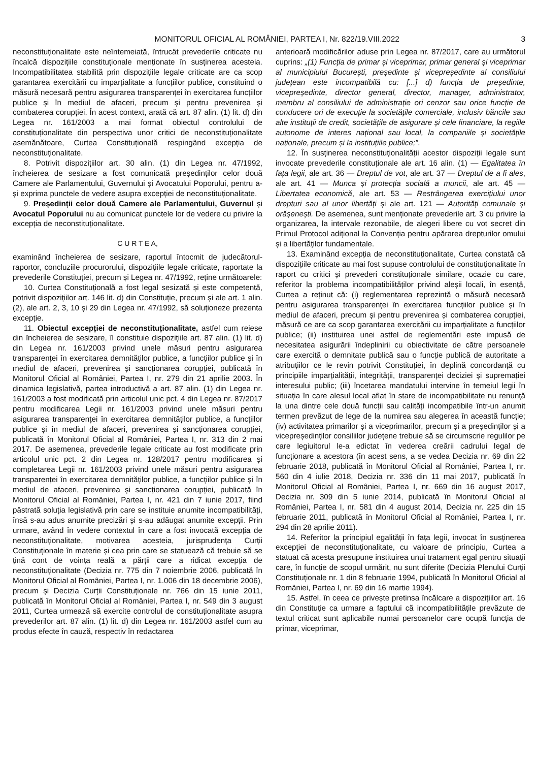MONITORUL OFICIAL AL ROMÂNIEI, PARTEA I, Nr. 822/19.VIII.2022 3
neconstituționalitate este neîntemeiată, întrucât prevederile criticate nu încalcă dispozițiile constituționale menționate în susținerea acesteia. Incompatibilitatea stabilită prin dispozițiile legale criticate are ca scop garantarea exercitării cu imparțialitate a funcțiilor publice, constituind o măsură necesară pentru asigurarea transparenței în exercitarea funcțiilor publice și în mediul de afaceri, precum și pentru prevenirea și combaterea corupției. În acest context, arată că art. 87 alin. (1) lit. d) din Legea nr. 161/2003 a mai format obiectul controlului de constituționalitate din perspectiva unor critici de neconstituționalitate asemănătoare, Curtea Constituțională respingând excepția de neconstituționalitate.
8. Potrivit dispozițiilor art. 30 alin. (1) din Legea nr. 47/1992, încheierea de sesizare a fost comunicată președinților celor două Camere ale Parlamentului, Guvernului și Avocatului Poporului, pentru a-și exprima punctele de vedere asupra excepției de neconstituționalitate.
9. Președinții celor două Camere ale Parlamentului, Guvernul și Avocatul Poporului nu au comunicat punctele lor de vedere cu privire la excepția de neconstituționalitate.
C U R T E A,
examinând încheierea de sesizare, raportul întocmit de judecătorul-raportor, concluziile procurorului, dispozițiile legale criticate, raportate la prevederile Constituției, precum și Legea nr. 47/1992, reține următoarele:
10. Curtea Constituțională a fost legal sesizată și este competentă, potrivit dispozițiilor art. 146 lit. d) din Constituție, precum și ale art. 1 alin. (2), ale art. 2, 3, 10 și 29 din Legea nr. 47/1992, să soluționeze prezenta excepție.
11. Obiectul excepției de neconstituționalitate, astfel cum reiese din încheierea de sesizare, îl constituie dispozițiile art. 87 alin. (1) lit. d) din Legea nr. 161/2003 privind unele măsuri pentru asigurarea transparenței în exercitarea demnităților publice, a funcțiilor publice și în mediul de afaceri, prevenirea și sancționarea corupției, publicată în Monitorul Oficial al României, Partea I, nr. 279 din 21 aprilie 2003. În dinamica legislativă, partea introductivă a art. 87 alin. (1) din Legea nr. 161/2003 a fost modificată prin articolul unic pct. 4 din Legea nr. 87/2017 pentru modificarea Legii nr. 161/2003 privind unele măsuri pentru asigurarea transparenței în exercitarea demnităților publice, a funcțiilor publice și în mediul de afaceri, prevenirea și sancționarea corupției, publicată în Monitorul Oficial al României, Partea I, nr. 313 din 2 mai 2017. De asemenea, prevederile legale criticate au fost modificate prin articolul unic pct. 2 din Legea nr. 128/2017 pentru modificarea și completarea Legii nr. 161/2003 privind unele măsuri pentru asigurarea transparenței în exercitarea demnităților publice, a funcțiilor publice și în mediul de afaceri, prevenirea și sancționarea corupției, publicată în Monitorul Oficial al României, Partea I, nr. 421 din 7 iunie 2017, fiind păstrată soluția legislativă prin care se instituie anumite incompatibilități, însă s-au adus anumite precizări și s-au adăugat anumite excepții. Prin urmare, având în vedere contextul în care a fost invocată excepția de neconstituționalitate, motivarea acesteia, jurisprudența Curții Constituționale în materie și cea prin care se statuează că trebuie să se țină cont de voința reală a părții care a ridicat excepția de neconstituționalitate (Decizia nr. 775 din 7 noiembrie 2006, publicată în Monitorul Oficial al României, Partea I, nr. 1.006 din 18 decembrie 2006), precum și Decizia Curții Constituționale nr. 766 din 15 iunie 2011, publicată în Monitorul Oficial al României, Partea I, nr. 549 din 3 august 2011, Curtea urmează să exercite controlul de constituționalitate asupra prevederilor art. 87 alin. (1) lit. d) din Legea nr. 161/2003 astfel cum au produs efecte în cauză, respectiv în redactarea
anterioară modificărilor aduse prin Legea nr. 87/2017, care au următorul cuprins: „(1) Funcția de primar și viceprimar, primar general și viceprimar al municipiului București, președinte și vicepreședinte al consiliului județean este incompatibilă cu: [...] d) funcția de președinte, vicepreședinte, director general, director, manager, administrator, membru al consiliului de administrație ori cenzor sau orice funcție de conducere ori de execuție la societățile comerciale, inclusiv băncile sau alte instituții de credit, societățile de asigurare și cele financiare, la regiile autonome de interes național sau local, la companiile și societățile naționale, precum și la instituțiile publice;”.
12. În susținerea neconstituționalității acestor dispoziții legale sunt invocate prevederile constituționale ale art. 16 alin. (1) — Egalitatea în fața legii, ale art. 36 — Dreptul de vot, ale art. 37 — Dreptul de a fi ales, ale art. 41 — Munca și protecția socială a muncii, ale art. 45 — Libertatea economică, ale art. 53 — Restrângerea exercițiului unor drepturi sau al unor libertăți și ale art. 121 — Autorități comunale și orășenești. De asemenea, sunt menționate prevederile art. 3 cu privire la organizarea, la intervale rezonabile, de alegeri libere cu vot secret din Primul Protocol adițional la Convenția pentru apărarea drepturilor omului și a libertăților fundamentale.
13. Examinând excepția de neconstituționalitate, Curtea constată că dispozițiile criticate au mai fost supuse controlului de constituționalitate în raport cu critici și prevederi constituționale similare, ocazie cu care, referitor la problema incompatibilităților privind aleșii locali, în esență, Curtea a reținut că: (i) reglementarea reprezintă o măsură necesară pentru asigurarea transparenței în exercitarea funcțiilor publice și în mediul de afaceri, precum și pentru prevenirea și combaterea corupției, măsură ce are ca scop garantarea exercitării cu imparțialitate a funcțiilor publice; (ii) instituirea unei astfel de reglementări este impusă de necesitatea asigurării îndeplinirii cu obiectivitate de către persoanele care exercită o demnitate publică sau o funcție publică de autoritate a atribuțiilor ce le revin potrivit Constituției, în deplină concordanță cu principiile imparțialității, integrității, transparenței deciziei și supremației interesului public; (iii) încetarea mandatului intervine în temeiul legii în situația în care alesul local aflat în stare de incompatibilitate nu renunță la una dintre cele două funcții sau calități incompatibile într-un anumit termen prevăzut de lege de la numirea sau alegerea în această funcție; (iv) activitatea primarilor și a viceprimarilor, precum și a președinților și a vicepreședinților consiliilor județene trebuie să se circumscrie regulilor pe care legiuitorul le-a edictat în vederea creării cadrului legal de funcționare a acestora (în acest sens, a se vedea Decizia nr. 69 din 22 februarie 2018, publicată în Monitorul Oficial al României, Partea I, nr. 560 din 4 iulie 2018, Decizia nr. 336 din 11 mai 2017, publicată în Monitorul Oficial al României, Partea I, nr. 669 din 16 august 2017, Decizia nr. 309 din 5 iunie 2014, publicată în Monitorul Oficial al României, Partea I, nr. 581 din 4 august 2014, Decizia nr. 225 din 15 februarie 2011, publicată în Monitorul Oficial al României, Partea I, nr. 294 din 28 aprilie 2011).
14. Referitor la principiul egalității în fața legii, invocat în susținerea excepției de neconstituționalitate, cu valoare de principiu, Curtea a statuat că acesta presupune instituirea unui tratament egal pentru situații care, în funcție de scopul urmărit, nu sunt diferite (Decizia Plenului Curții Constituționale nr. 1 din 8 februarie 1994, publicată în Monitorul Oficial al României, Partea I, nr. 69 din 16 martie 1994).
15. Astfel, în ceea ce privește pretinsa încălcare a dispozițiilor art. 16 din Constituție ca urmare a faptului că incompatibilitățile prevăzute de textul criticat sunt aplicabile numai persoanelor care ocupă funcția de primar, viceprimar,